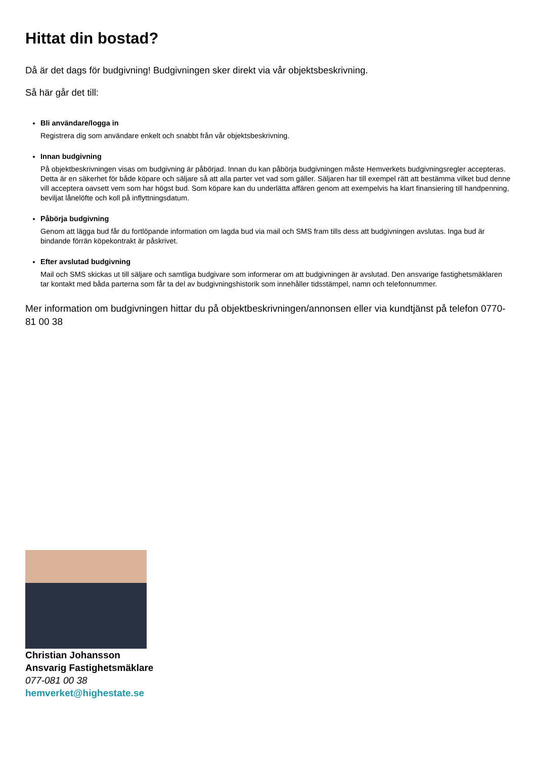Hittat din bostad?
Då är det dags för budgivning! Budgivningen sker direkt via vår objektsbeskrivning.
Så här går det till:
Bli användare/logga in
Registrera dig som användare enkelt och snabbt från vår objektsbeskrivning.
Innan budgivning
På objektbeskrivningen visas om budgivning är påbörjad. Innan du kan påbörja budgivningen måste Hemverkets budgivningsregler accepteras. Detta är en säkerhet för både köpare och säljare så att alla parter vet vad som gäller. Säljaren har till exempel rätt att bestämma vilket bud denne vill acceptera oavsett vem som har högst bud. Som köpare kan du underlätta affären genom att exempelvis ha klart finansiering till handpenning, beviljat lånelöfte och koll på inflyttningsdatum.
Påbörja budgivning
Genom att lägga bud får du fortlöpande information om lagda bud via mail och SMS fram tills dess att budgivningen avslutas. Inga bud är bindande förrän köpekontrakt är påskrivet.
Efter avslutad budgivning
Mail och SMS skickas ut till säljare och samtliga budgivare som informerar om att budgivningen är avslutad. Den ansvarige fastighetsmäklaren tar kontakt med båda parterna som får ta del av budgivningshistorik som innehåller tidsstämpel, namn och telefonnummer.
Mer information om budgivningen hittar du på objektbeskrivningen/annonsen eller via kundtjänst på telefon 0770-81 00 38
Christian Johansson
Ansvarig Fastighetsmäklare
077-081 00 38
hemverket@highestate.se